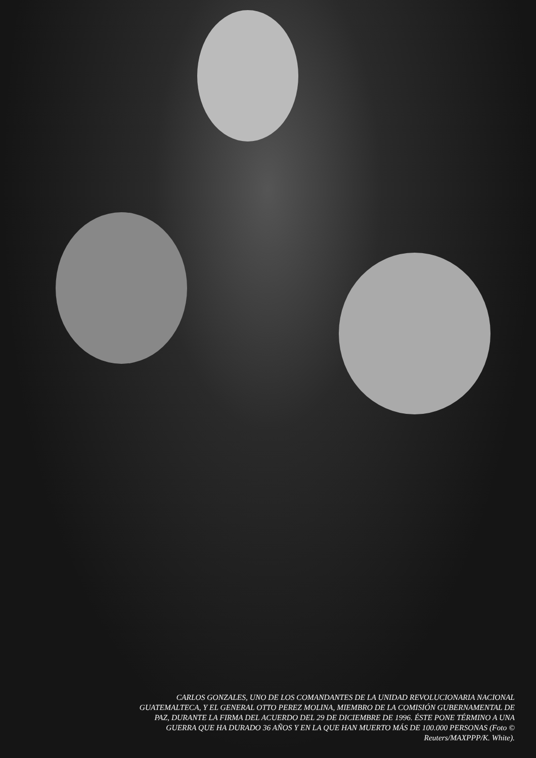CARLOS GONZALES, UNO DE LOS COMANDANTES DE LA UNIDAD REVOLUCIONARIA NACIONAL GUATEMALTECA, Y EL GENERAL OTTO PEREZ MOLINA, MIEMBRO DE LA COMISIÓN GUBERNAMENTAL DE PAZ, DURANTE LA FIRMA DEL ACUERDO DEL 29 DE DICIEMBRE DE 1996. ÉSTE PONE TÉRMINO A UNA GUERRA QUE HA DURADO 36 AÑOS Y EN LA QUE HAN MUERTO MÁS DE 100.000 PERSONAS (Foto © Reuters/MAXPPP/K. White).